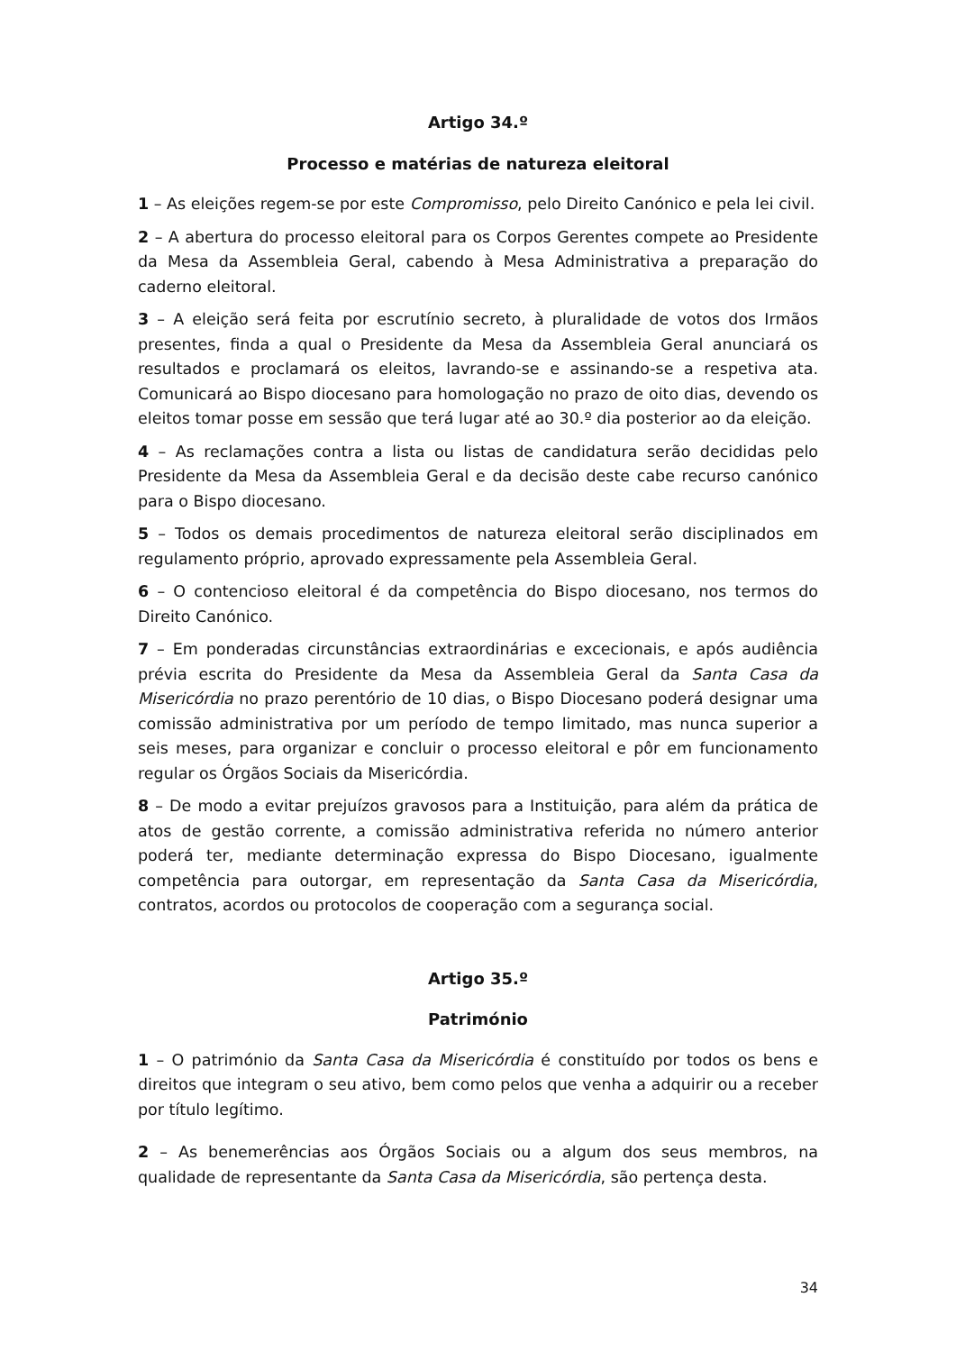Artigo 34.º
Processo e matérias de natureza eleitoral
1 – As eleições regem-se por este Compromisso, pelo Direito Canónico e pela lei civil.
2 – A abertura do processo eleitoral para os Corpos Gerentes compete ao Presidente da Mesa da Assembleia Geral, cabendo à Mesa Administrativa a preparação do caderno eleitoral.
3 – A eleição será feita por escrutínio secreto, à pluralidade de votos dos Irmãos presentes, finda a qual o Presidente da Mesa da Assembleia Geral anunciará os resultados e proclamará os eleitos, lavrando-se e assinando-se a respetiva ata. Comunicará ao Bispo diocesano para homologação no prazo de oito dias, devendo os eleitos tomar posse em sessão que terá lugar até ao 30.º dia posterior ao da eleição.
4 – As reclamações contra a lista ou listas de candidatura serão decididas pelo Presidente da Mesa da Assembleia Geral e da decisão deste cabe recurso canónico para o Bispo diocesano.
5 – Todos os demais procedimentos de natureza eleitoral serão disciplinados em regulamento próprio, aprovado expressamente pela Assembleia Geral.
6 – O contencioso eleitoral é da competência do Bispo diocesano, nos termos do Direito Canónico.
7 – Em ponderadas circunstâncias extraordinárias e excecionais, e após audiência prévia escrita do Presidente da Mesa da Assembleia Geral da Santa Casa da Misericórdia no prazo perentório de 10 dias, o Bispo Diocesano poderá designar uma comissão administrativa por um período de tempo limitado, mas nunca superior a seis meses, para organizar e concluir o processo eleitoral e pôr em funcionamento regular os Órgãos Sociais da Misericórdia.
8 – De modo a evitar prejuízos gravosos para a Instituição, para além da prática de atos de gestão corrente, a comissão administrativa referida no número anterior poderá ter, mediante determinação expressa do Bispo Diocesano, igualmente competência para outorgar, em representação da Santa Casa da Misericórdia, contratos, acordos ou protocolos de cooperação com a segurança social.
Artigo 35.º
Património
1 – O património da Santa Casa da Misericórdia é constituído por todos os bens e direitos que integram o seu ativo, bem como pelos que venha a adquirir ou a receber por título legítimo.
2 – As benemerências aos Órgãos Sociais ou a algum dos seus membros, na qualidade de representante da Santa Casa da Misericórdia, são pertença desta.
34